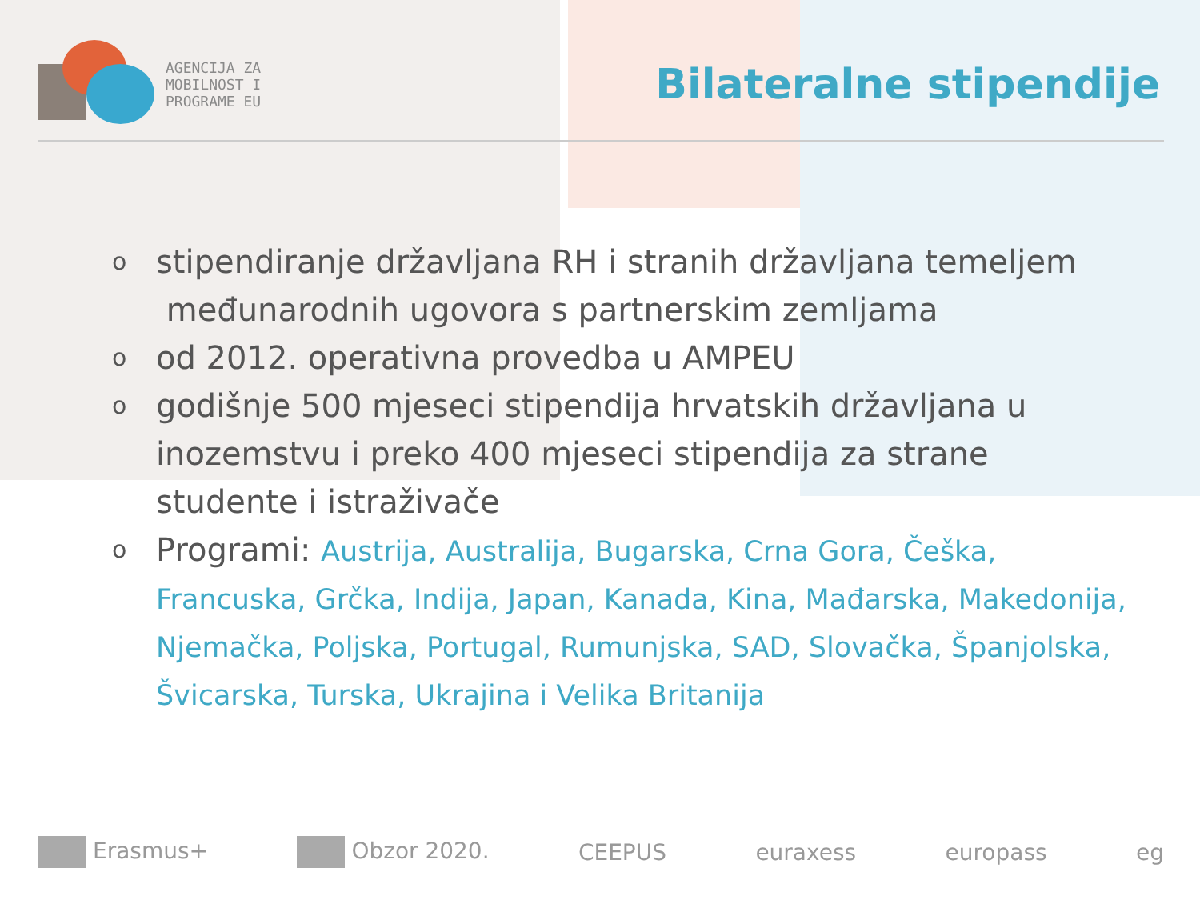AGENCIJA ZA
MOBILNOST I
PROGRAME EU
Bilateralne stipendije
ostipendiranje državljana RH i stranih državljana temeljem
međunarodnih ugovora s partnerskim zemljama
ood 2012. operativna provedba u AMPEU
ogodišnje 500 mjeseci stipendija hrvatskih državljana u inozemstvu i preko 400 mjeseci stipendija za strane studente i istraživače
o Programi: Austrija, Australija, Bugarska, Crna Gora, Češka, Francuska, Grčka, Indija, Japan, Kanada, Kina, Mađarska, Makedonija, Njemačka, Poljska, Portugal, Rumunjska, SAD, Slovačka, Španjolska, Švicarska, Turska, Ukrajina i Velika Britanija
Erasmus+ Obzor 2020. CEEPUS euraxess europass eg